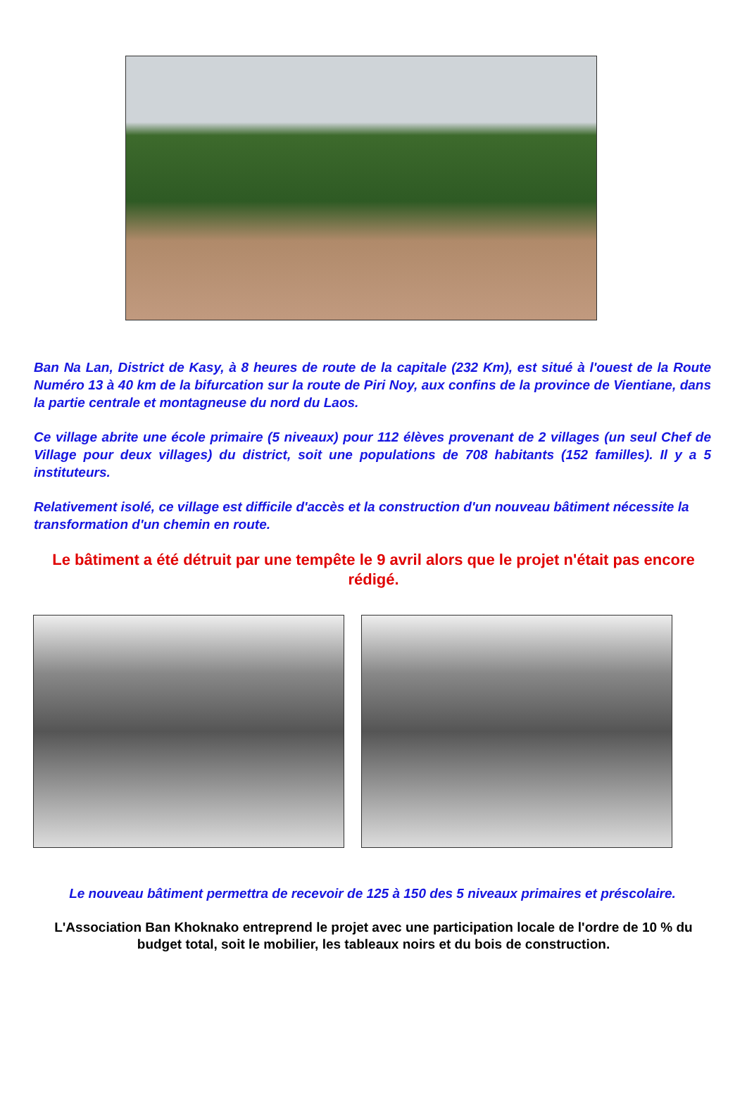Ban Na Lan, District de Kasy, à 8 heures de route de la capitale (232 Km), est situé à l'ouest de la Route Numéro 13 à 40 km de la bifurcation sur la route de Piri Noy, aux confins de la province de Vientiane, dans la partie centrale et montagneuse du nord du Laos.
Ce village abrite une école primaire (5 niveaux) pour 112 élèves provenant de 2 villages (un seul Chef de Village pour deux villages) du district, soit une populations de 708 habitants (152 familles). Il y a 5 instituteurs.
Relativement isolé, ce village est difficile d'accès et la construction d'un nouveau bâtiment nécessite la transformation d'un chemin en route.
Le bâtiment a été détruit par une tempête le 9 avril alors que le projet n'était pas encore rédigé.
Le nouveau bâtiment permettra de recevoir de 125 à 150 des 5 niveaux primaires et préscolaire.
L'Association Ban Khoknako entreprend le projet avec une participation locale de l'ordre de 10 % du budget total, soit le mobilier, les tableaux noirs et du bois de construction.